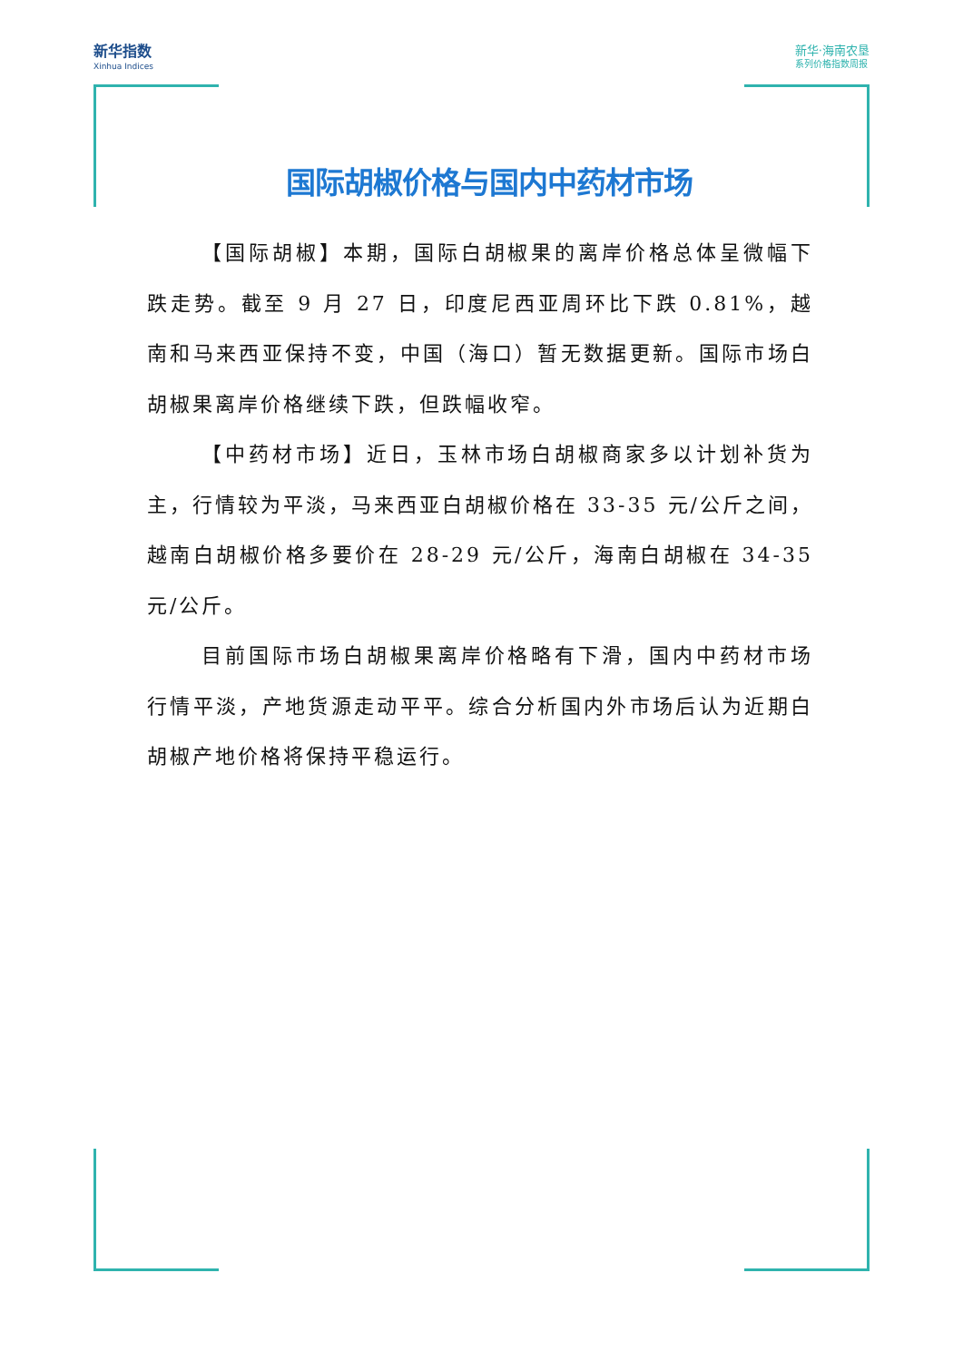新华指数
Xinhua Indices
新华·海南农垦
系列价格指数周报
国际胡椒价格与国内中药材市场
【国际胡椒】本期，国际白胡椒果的离岸价格总体呈微幅下跌走势。截至 9 月 27 日，印度尼西亚周环比下跌 0.81%，越南和马来西亚保持不变，中国（海口）暂无数据更新。国际市场白胡椒果离岸价格继续下跌，但跌幅收窄。
【中药材市场】近日，玉林市场白胡椒商家多以计划补货为主，行情较为平淡，马来西亚白胡椒价格在 33-35 元/公斤之间，越南白胡椒价格多要价在 28-29 元/公斤，海南白胡椒在 34-35 元/公斤。
目前国际市场白胡椒果离岸价格略有下滑，国内中药材市场行情平淡，产地货源走动平平。综合分析国内外市场后认为近期白胡椒产地价格将保持平稳运行。